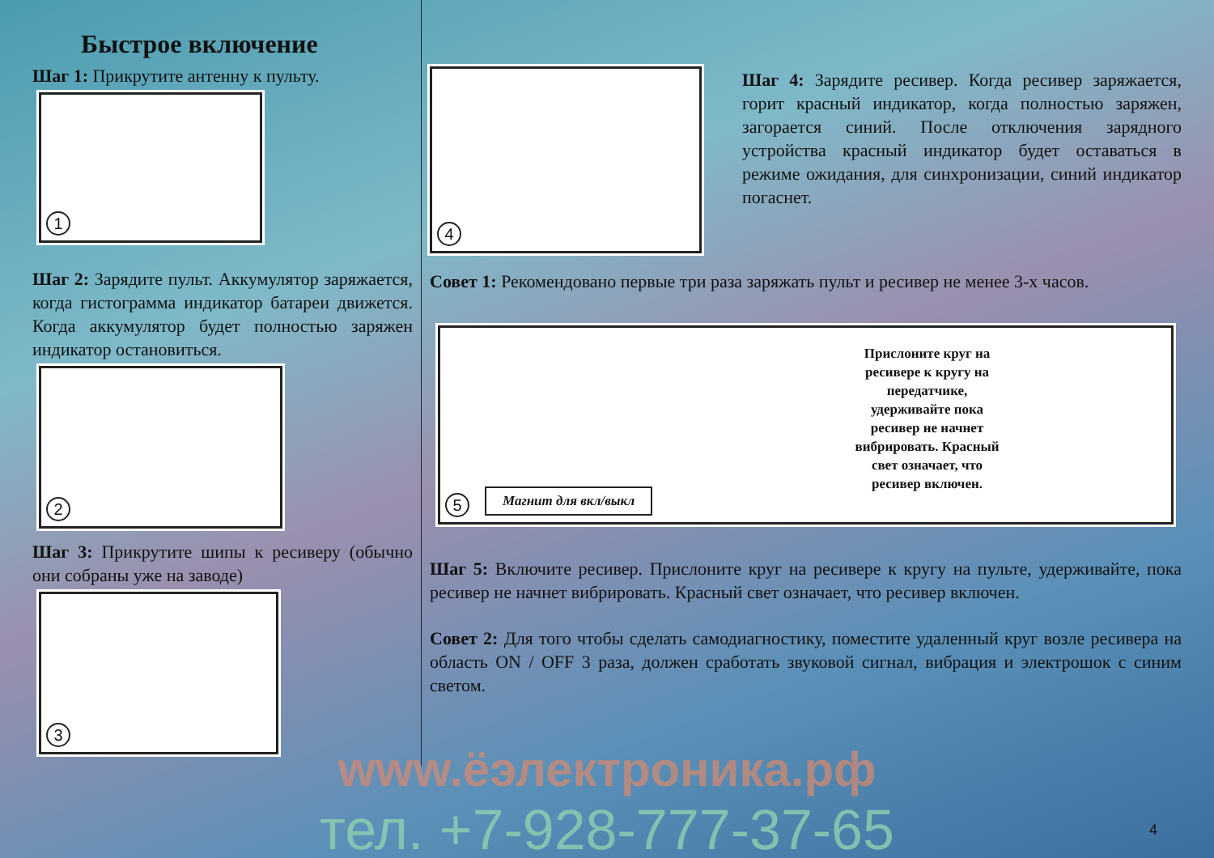Быстрое включение
Шаг 1: Прикрутите антенну к пульту.
1
Шаг 2: Зарядите пульт. Аккумулятор заряжается, когда гистограмма индикатор батареи движется. Когда аккумулятор будет полностью заряжен индикатор остановиться.
2
Шаг 3: Прикрутите шипы к ресиверу (обычно они собраны уже на заводе)
3
4
Шаг 4: Зарядите ресивер. Когда ресивер заряжается, горит красный индикатор, когда полностью заряжен, загорается синий. После отключения зарядного устройства красный индикатор будет оставаться в режиме ожидания, для синхронизации, синий индикатор погаснет.
Совет 1: Рекомендовано первые три раза заряжать пульт и ресивер не менее 3-х часов.
5
Магнит для вкл/выкл
Прислоните круг на ресивере к кругу на передатчике, удерживайте пока ресивер не начнет вибрировать. Красный свет означает, что ресивер включен.
Шаг 5: Включите ресивер. Прислоните круг на ресивере к кругу на пульте, удерживайте, пока ресивер не начнет вибрировать. Красный свет означает, что ресивер включен.
Совет 2: Для того чтобы сделать самодиагностику, поместите удаленный круг возле ресивера на область ON / OFF 3 раза, должен сработать звуковой сигнал, вибрация и электрошок с синим светом.
www.ёэлектроника.рф
тел. +7-928-777-37-65
4